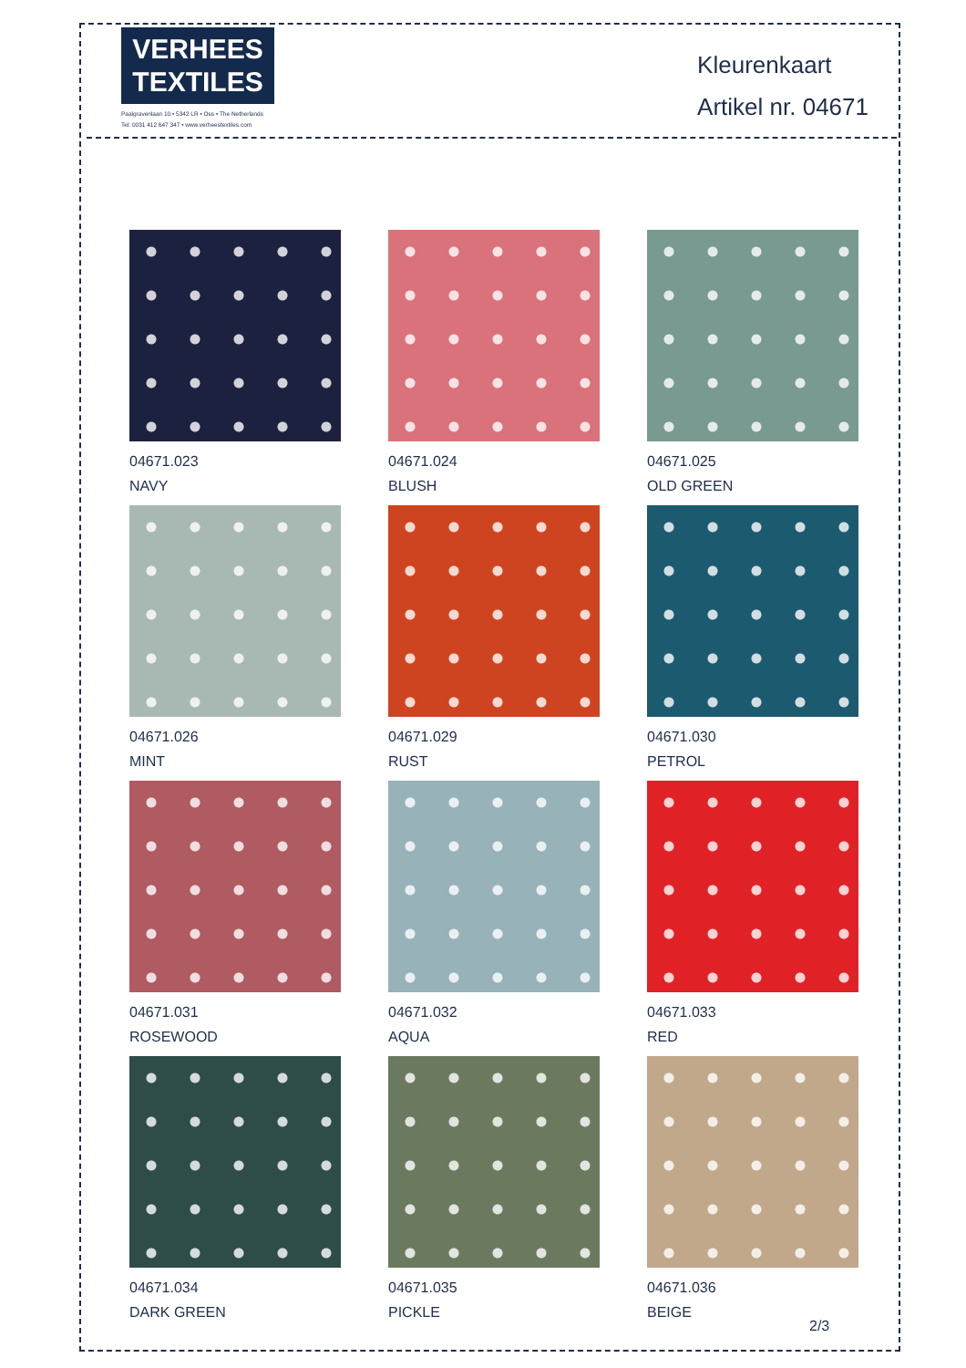VERHEES
TEXTILES
Paalgravenlaan 10 • 5342 LR • Oss • The Netherlands
Tel: 0031 412 647 347 • www.verheestextiles.com
Kleurenkaart
Artikel nr. 04671
04671.023
NAVY
04671.024
BLUSH
04671.025
OLD GREEN
04671.026
MINT
04671.029
RUST
04671.030
PETROL
04671.031
ROSEWOOD
04671.032
AQUA
04671.033
RED
04671.034
DARK GREEN
04671.035
PICKLE
04671.036
BEIGE
2/3